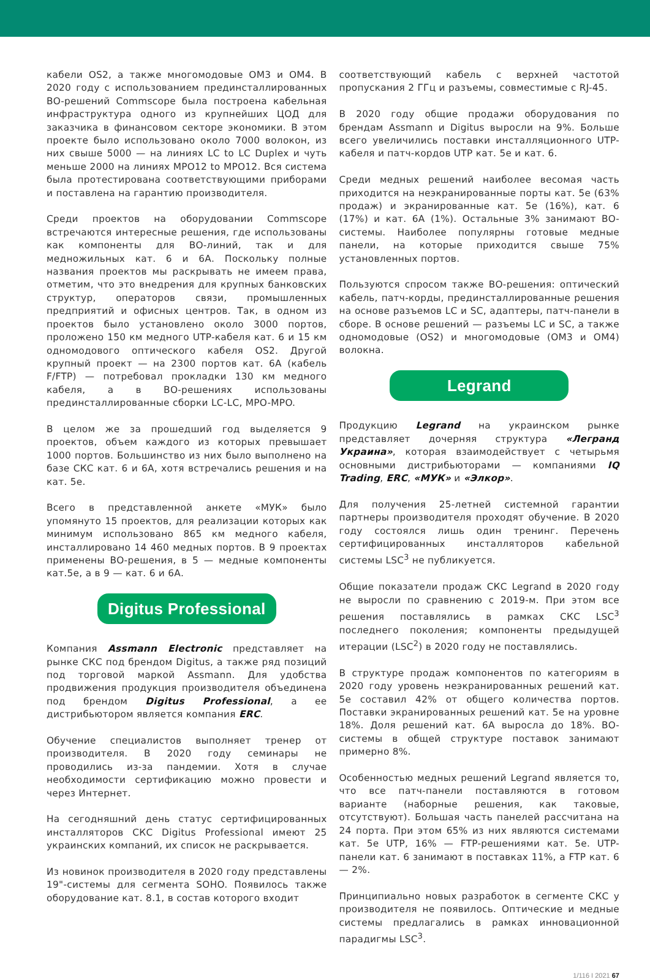кабели OS2, а также многомодовые OM3 и OM4. В 2020 году с использованием прединсталлированных ВО-решений Commscope была построена кабельная инфраструктура одного из крупнейших ЦОД для заказчика в финансовом секторе экономики. В этом проекте было использовано около 7000 волокон, из них свыше 5000 — на линиях LC to LC Duplex и чуть меньше 2000 на линиях MPO12 to MPO12. Вся система была протестирована соответствующими приборами и поставлена на гарантию производителя.
Среди проектов на оборудовании Commscope встречаются интересные решения, где использованы как компоненты для ВО-линий, так и для медножильных кат. 6 и 6А. Поскольку полные названия проектов мы раскрывать не имеем права, отметим, что это внедрения для крупных банковских структур, операторов связи, промышленных предприятий и офисных центров. Так, в одном из проектов было установлено около 3000 портов, проложено 150 км медного UTP-кабеля кат. 6 и 15 км одномодового оптического кабеля OS2. Другой крупный проект — на 2300 портов кат. 6А (кабель F/FTP) — потребовал прокладки 130 км медного кабеля, а в ВО-решениях использованы прединсталлированные сборки LC-LC, MPO-MPO.
В целом же за прошедший год выделяется 9 проектов, объем каждого из которых превышает 1000 портов. Большинство из них было выполнено на базе СКС кат. 6 и 6А, хотя встречались решения и на кат. 5е.
Всего в представленной анкете «МУК» было упомянуто 15 проектов, для реализации которых как минимум использовано 865 км медного кабеля, инсталлировано 14 460 медных портов. В 9 проектах применены ВО-решения, в 5 — медные компоненты кат.5е, а в 9 — кат. 6 и 6А.
Digitus Professional
Компания Assmann Electronic представляет на рынке СКС под брендом Digitus, а также ряд позиций под торговой маркой Assmann. Для удобства продвижения продукция производителя объединена под брендом Digitus Professional, а ее дистрибьютором является компания ERC.
Обучение специалистов выполняет тренер от производителя. В 2020 году семинары не проводились из-за пандемии. Хотя в случае необходимости сертификацию можно провести и через Интернет.
На сегодняшний день статус сертифицированных инсталляторов СКС Digitus Professional имеют 25 украинских компаний, их список не раскрывается.
Из новинок производителя в 2020 году представлены 19"-системы для сегмента SOHO. Появилось также оборудование кат. 8.1, в состав которого входит
соответствующий кабель с верхней частотой пропускания 2 ГГц и разъемы, совместимые с RJ-45.
В 2020 году общие продажи оборудования по брендам Assmann и Digitus выросли на 9%. Больше всего увеличились поставки инсталляционного UTP-кабеля и патч-кордов UTP кат. 5е и кат. 6.
Среди медных решений наиболее весомая часть приходится на неэкранированные порты кат. 5е (63% продаж) и экранированные кат. 5е (16%), кат. 6 (17%) и кат. 6А (1%). Остальные 3% занимают ВО-системы. Наиболее популярны готовые медные панели, на которые приходится свыше 75% установленных портов.
Пользуются спросом также ВО-решения: оптический кабель, патч-корды, прединсталлированные решения на основе разъемов LC и SC, адаптеры, патч-панели в сборе. В основе решений — разъемы LC и SC, а также одномодовые (OS2) и многомодовые (OM3 и OM4) волокна.
Legrand
Продукцию Legrand на украинском рынке представляет дочерняя структура «Легранд Украина», которая взаимодействует с четырьмя основными дистрибьюторами — компаниями IQ Trading, ERC, «МУК» и «Элкор».
Для получения 25-летней системной гарантии партнеры производителя проходят обучение. В 2020 году состоялся лишь один тренинг. Перечень сертифицированных инсталляторов кабельной системы LSC<sup>3</sup> не публикуется.
Общие показатели продаж СКС Legrand в 2020 году не выросли по сравнению с 2019-м. При этом все решения поставлялись в рамках СКС LSC<sup>3</sup> последнего поколения; компоненты предыдущей итерации (LSC<sup>2</sup>) в 2020 году не поставлялись.
В структуре продаж компонентов по категориям в 2020 году уровень неэкранированных решений кат. 5е составил 42% от общего количества портов. Поставки экранированных решений кат. 5е на уровне 18%. Доля решений кат. 6А выросла до 18%. ВО-системы в общей структуре поставок занимают примерно 8%.
Особенностью медных решений Legrand является то, что все патч-панели поставляются в готовом варианте (наборные решения, как таковые, отсутствуют). Большая часть панелей рассчитана на 24 порта. При этом 65% из них являются системами кат. 5е UTP, 16% — FTP-решениями кат. 5е. UTP-панели кат. 6 занимают в поставках 11%, а FTP кат. 6 — 2%.
Принципиально новых разработок в сегменте СКС у производителя не появилось. Оптические и медные системы предлагались в рамках инновационной парадигмы LSC<sup>3</sup>.
1/116 I 2021 67